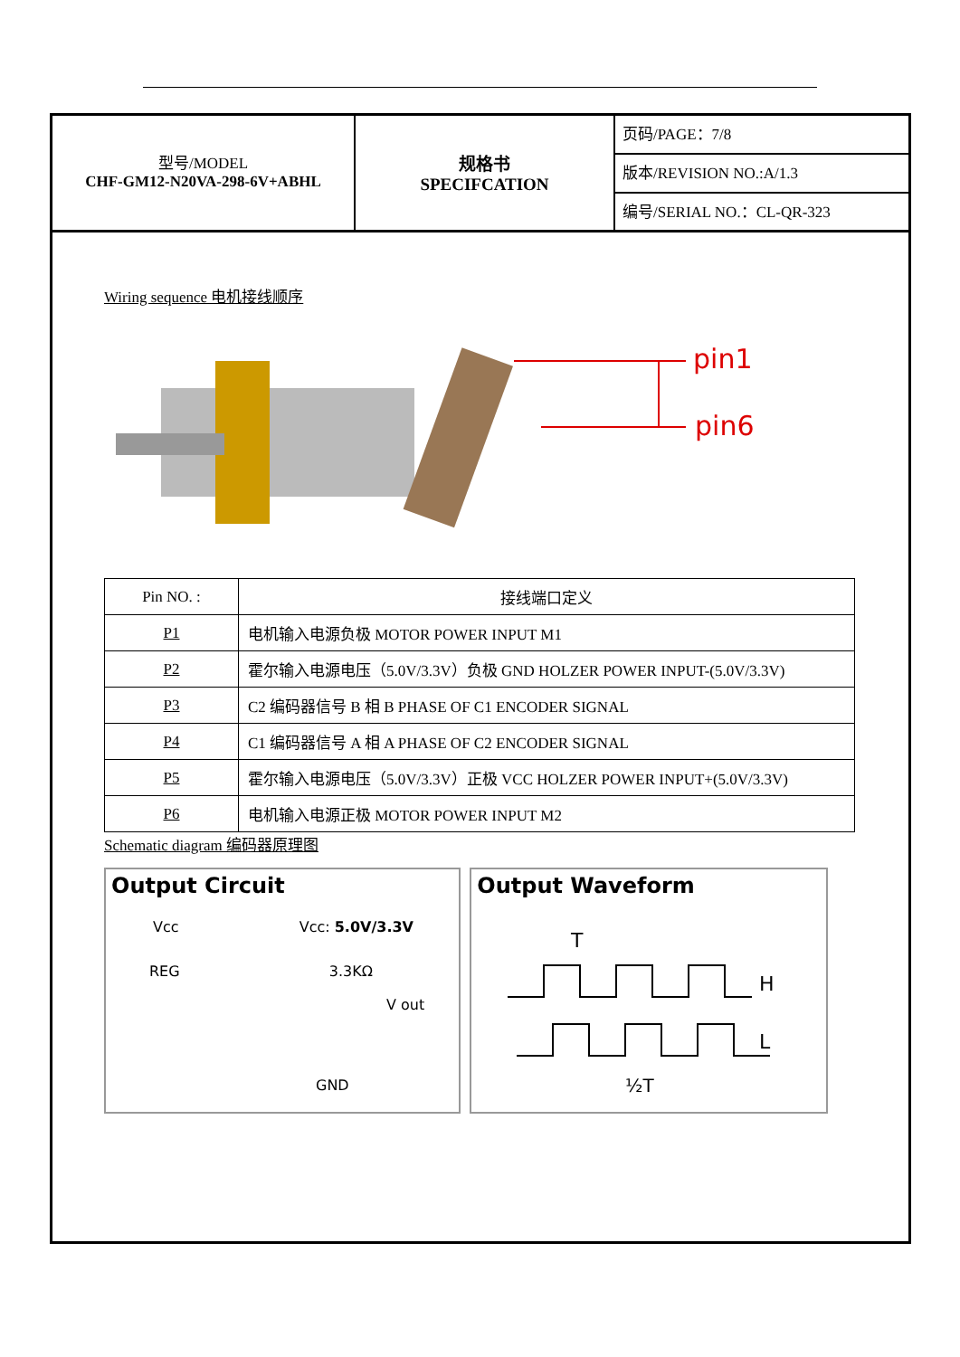型号/MODEL
CHF-GM12-N20VA-298-6V+ABHL
规格书
SPECIFCATION
页码/PAGE：7/8
版本/REVISION NO.:A/1.3
编号/SERIAL NO.：CL-QR-323
Wiring sequence 电机接线顺序
pin1
pin6
| Pin NO. : | 接线端口定义 |
| --- | --- |
| P1 | 电机输入电源负极 MOTOR POWER INPUT M1 |
| P2 | 霍尔输入电源电压（5.0V/3.3V）负极 GND HOLZER POWER INPUT-(5.0V/3.3V) |
| P3 | C2 编码器信号 B 相 B PHASE OF C1 ENCODER SIGNAL |
| P4 | C1 编码器信号 A 相 A PHASE OF C2 ENCODER SIGNAL |
| P5 | 霍尔输入电源电压（5.0V/3.3V）正极 VCC HOLZER POWER INPUT+(5.0V/3.3V) |
| P6 | 电机输入电源正极 MOTOR POWER INPUT M2 |
Schematic diagram 编码器原理图
Output Circuit
Vcc Vcc: 5.0V/3.3V
REG 3.3KΩ
V out
GND
Output Waveform
T
H
L
½T